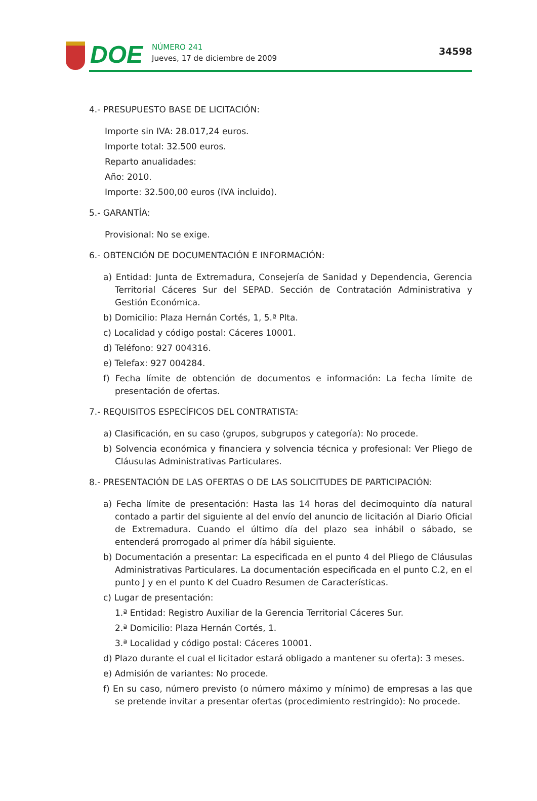DOE
NÚMERO 241
Jueves, 17 de diciembre de 2009
34598
4.- PRESUPUESTO BASE DE LICITACIÓN:
Importe sin IVA: 28.017,24 euros.
Importe total: 32.500 euros.
Reparto anualidades:
Año: 2010.
Importe: 32.500,00 euros (IVA incluido).
5.- GARANTÍA:
Provisional: No se exige.
6.- OBTENCIÓN DE DOCUMENTACIÓN E INFORMACIÓN:
a) Entidad: Junta de Extremadura, Consejería de Sanidad y Dependencia, Gerencia Territorial Cáceres Sur del SEPAD. Sección de Contratación Administrativa y Gestión Económica.
b) Domicilio: Plaza Hernán Cortés, 1, 5.ª Plta.
c) Localidad y código postal: Cáceres 10001.
d) Teléfono: 927 004316.
e) Telefax: 927 004284.
f) Fecha límite de obtención de documentos e información: La fecha límite de presentación de ofertas.
7.- REQUISITOS ESPECÍFICOS DEL CONTRATISTA:
a) Clasificación, en su caso (grupos, subgrupos y categoría): No procede.
b) Solvencia económica y financiera y solvencia técnica y profesional: Ver Pliego de Cláusulas Administrativas Particulares.
8.- PRESENTACIÓN DE LAS OFERTAS O DE LAS SOLICITUDES DE PARTICIPACIÓN:
a) Fecha límite de presentación: Hasta las 14 horas del decimoquinto día natural contado a partir del siguiente al del envío del anuncio de licitación al Diario Oficial de Extremadura. Cuando el último día del plazo sea inhábil o sábado, se entenderá prorrogado al primer día hábil siguiente.
b) Documentación a presentar: La especificada en el punto 4 del Pliego de Cláusulas Administrativas Particulares. La documentación especificada en el punto C.2, en el punto J y en el punto K del Cuadro Resumen de Características.
c) Lugar de presentación:
1.ª Entidad: Registro Auxiliar de la Gerencia Territorial Cáceres Sur.
2.ª Domicilio: Plaza Hernán Cortés, 1.
3.ª Localidad y código postal: Cáceres 10001.
d) Plazo durante el cual el licitador estará obligado a mantener su oferta): 3 meses.
e) Admisión de variantes: No procede.
f) En su caso, número previsto (o número máximo y mínimo) de empresas a las que se pretende invitar a presentar ofertas (procedimiento restringido): No procede.